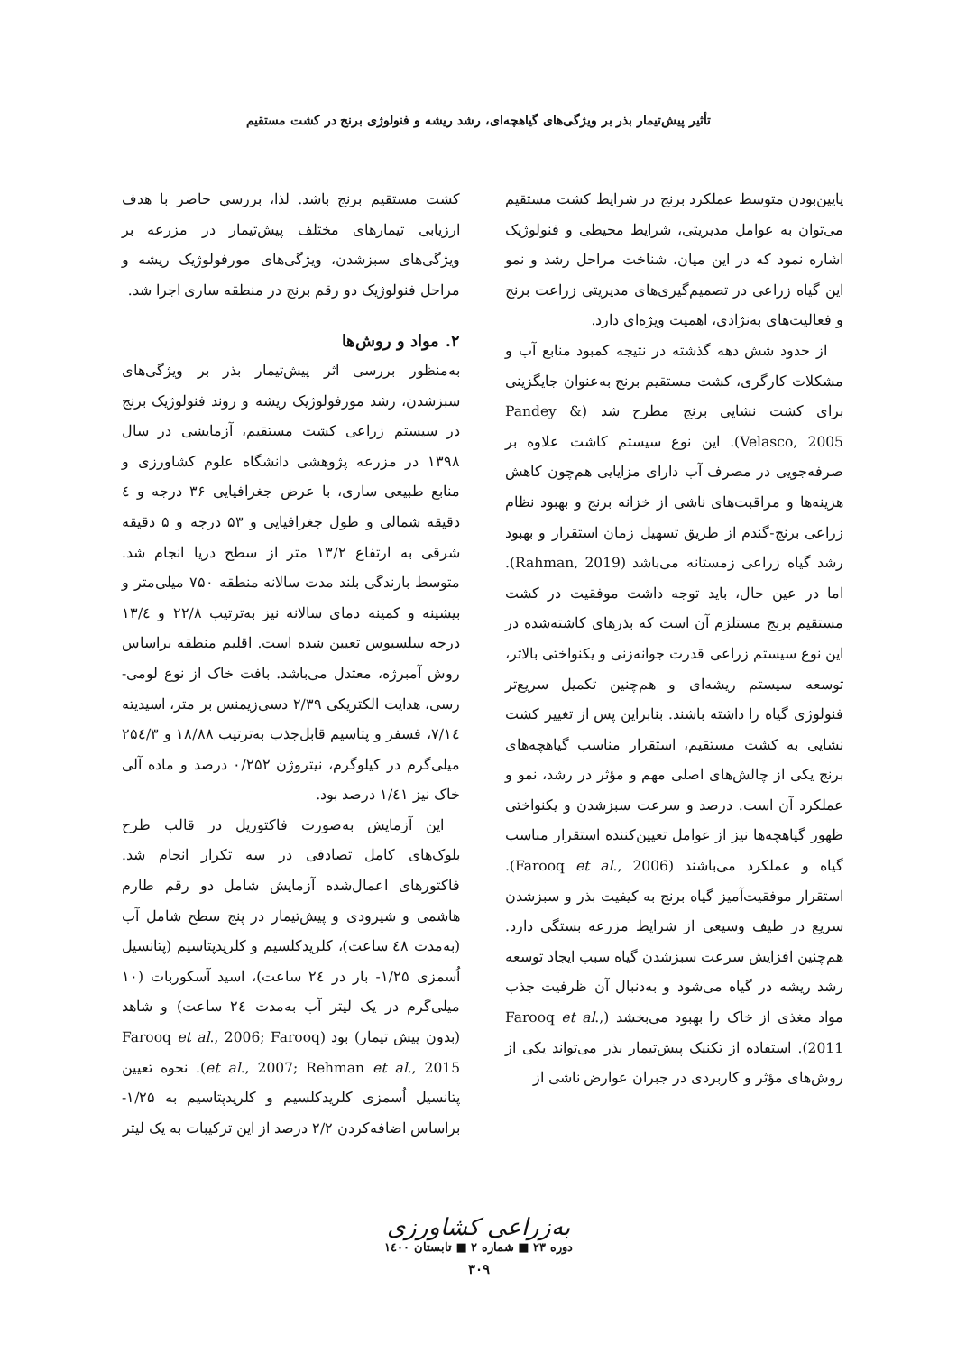تأثیر پیش‌تیمار بذر بر ویژگی‌های گیاهچه‌ای، رشد ریشه و فنولوژی برنج در کشت مستقیم
پایین‌بودن متوسط عملکرد برنج در شرایط کشت مستقیم می‌توان به عوامل مدیریتی، شرایط محیطی و فنولوژیک اشاره نمود که در این میان، شناخت مراحل رشد و نمو این گیاه زراعی در تصمیم‌گیری‌های مدیریتی زراعت برنج و فعالیت‌های به‌نژادی، اهمیت ویژه‌ای دارد.
از حدود شش دهه گذشته در نتیجه کمبود منابع آب و مشکلات کارگری، کشت مستقیم برنج به‌عنوان جایگزینی برای کشت نشایی برنج مطرح شد (Pandey & Velasco, 2005). این نوع سیستم کاشت علاوه بر صرفه‌جویی در مصرف آب دارای مزایایی هم‌چون کاهش هزینه‌ها و مراقبت‌های ناشی از خزانه برنج و بهبود نظام زراعی برنج-گندم از طریق تسهیل زمان استقرار و بهبود رشد گیاه زراعی زمستانه می‌باشد (Rahman, 2019). اما در عین حال، باید توجه داشت موفقیت در کشت مستقیم برنج مستلزم آن است که بذرهای کاشته‌شده در این نوع سیستم زراعی قدرت جوانه‌زنی و یکنواختی بالاتر، توسعه سیستم ریشه‌ای و هم‌چنین تکمیل سریع‌تر فنولوژی گیاه را داشته باشند. بنابراین پس از تغییر کشت نشایی به کشت مستقیم، استقرار مناسب گیاهچه‌های برنج یکی از چالش‌های اصلی مهم و مؤثر در رشد، نمو و عملکرد آن است. درصد و سرعت سبزشدن و یکنواختی ظهور گیاهچه‌ها نیز از عوامل تعیین‌کننده استقرار مناسب گیاه و عملکرد می‌باشند (Farooq et al., 2006). استقرار موفقیت‌آمیز گیاه برنج به کیفیت بذر و سبزشدن سریع در طیف وسیعی از شرایط مزرعه بستگی دارد. هم‌چنین افزایش سرعت سبزشدن گیاه سبب ایجاد توسعه رشد ریشه در گیاه می‌شود و به‌دنبال آن ظرفیت جذب مواد مغذی از خاک را بهبود می‌بخشد (Farooq et al., 2011). استفاده از تکنیک پیش‌تیمار بذر می‌تواند یکی از روش‌های مؤثر و کاربردی در جبران عوارض ناشی از
کشت مستقیم برنج باشد. لذا، بررسی حاضر با هدف ارزیابی تیمارهای مختلف پیش‌تیمار در مزرعه بر ویژگی‌های سبزشدن، ویژگی‌های مورفولوژیک ریشه و مراحل فنولوژیک دو رقم برنج در منطقه ساری اجرا شد.
۲. مواد و روش‌ها
به‌منظور بررسی اثر پیش‌تیمار بذر بر ویژگی‌های سبزشدن، رشد مورفولوژیک ریشه و روند فنولوژیک برنج در سیستم زراعی کشت مستقیم، آزمایشی در سال ۱۳۹۸ در مزرعه پژوهشی دانشگاه علوم کشاورزی و منابع طبیعی ساری، با عرض جغرافیایی ۳۶ درجه و ٤ دقیقه شمالی و طول جغرافیایی و ۵۳ درجه و ۵ دقیقه شرقی به ارتفاع ۱۳/۲ متر از سطح دریا انجام شد. متوسط بارندگی بلند مدت سالانه منطقه ۷۵۰ میلی‌متر و بیشینه و کمینه دمای سالانه نیز به‌ترتیب ۲۲/۸ و ۱۳/٤ درجه سلسیوس تعیین شده است. اقلیم منطقه براساس روش آمبرژه، معتدل می‌باشد. بافت خاک از نوع لومی-رسی، هدایت الکتریکی ۲/۳۹ دسی‌زیمنس بر متر، اسیدیته ۷/۱٤، فسفر و پتاسیم قابل‌جذب به‌ترتیب ۱۸/۸۸ و ۲۵٤/۳ میلی‌گرم در کیلوگرم، نیتروژن ۰/۲۵۲ درصد و ماده آلی خاک نیز ۱/٤۱ درصد بود.
این آزمایش به‌صورت فاکتوریل در قالب طرح بلوک‌های کامل تصادفی در سه تکرار انجام شد. فاکتورهای اعمال‌شده آزمایش شامل دو رقم طارم هاشمی و شیرودی و پیش‌تیمار در پنج سطح شامل آب (به‌مدت ٤۸ ساعت)، کلریدکلسیم و کلریدپتاسیم (پتانسیل اُسمزی ۱/۲۵- بار در ۲٤ ساعت)، اسید آسکوربات (۱۰ میلی‌گرم در یک لیتر آب به‌مدت ۲٤ ساعت) و شاهد (بدون پیش تیمار) بود (Farooq et al., 2006; Farooq et al., 2007; Rehman et al., 2015). نحوه تعیین پتانسیل اُسمزی کلریدکلسیم و کلریدپتاسیم به ۱/۲۵- براساس اضافه‌کردن ۲/۲ درصد از این ترکیبات به یک لیتر
به‌زراعی کشاورزی
دوره ۲۳ ■ شماره ۲ ■ تابستان ۱٤۰۰
۳۰۹